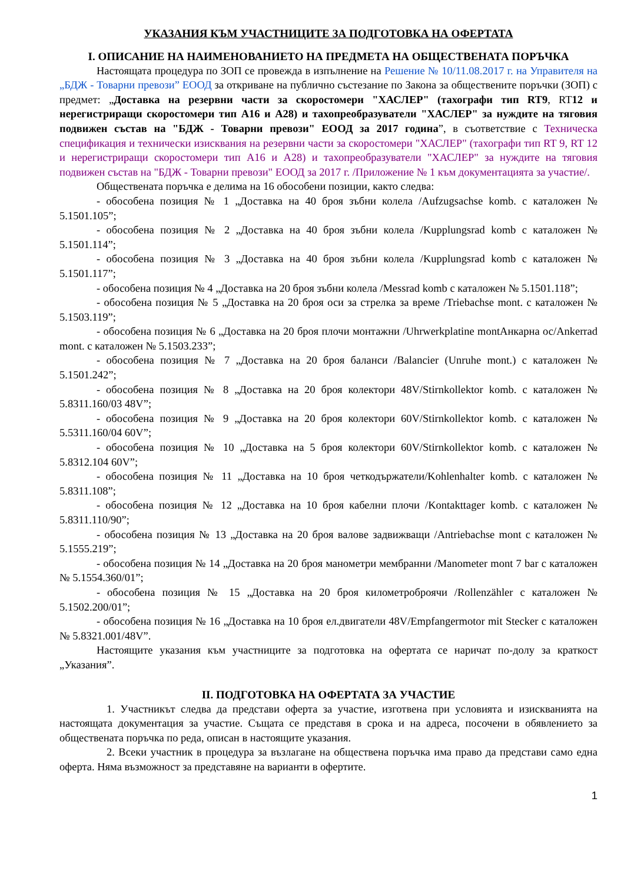УКАЗАНИЯ КЪМ УЧАСТНИЦИТЕ ЗА ПОДГОТОВКА НА ОФЕРТАТА
I. ОПИСАНИЕ НА НАИМЕНОВАНИЕТО НА ПРЕДМЕТА НА ОБЩЕСТВЕНАТА ПОРЪЧКА
Настоящата процедура по ЗОП се провежда в изпълнение на Решение № 10/11.08.2017 г. на Управителя на „БДЖ - Товарни превози” ЕООД за откриване на публично състезание по Закона за обществените поръчки (ЗОП) с предмет: „Доставка на резервни части за скоростомери "ХАСЛЕР" (тахографи тип RT9, RT12 и нерегистриращи скоростомери тип А16 и А28) и тахопреобразуватели "ХАСЛЕР" за нуждите на тяговия подвижен състав на "БДЖ - Товарни превози" ЕООД за 2017 година”, в съответствие с Техническа спецификация и технически изисквания на резервни части за скоростомери "ХАСЛЕР" (тахографи тип RT 9, RT 12 и нерегистриращи скоростомери тип А16 и А28) и тахопреобразуватели "ХАСЛЕР" за нуждите на тяговия подвижен състав на "БДЖ - Товарни превози" ЕООД за 2017 г. /Приложение № 1 към документацията за участие/.
Обществената поръчка е делима на 16 обособени позиции, както следва:
- обособена позиция № 1 „Доставка на 40 броя зъбни колела /Aufzugsachse komb. с каталожен № 5.1501.105”;
- обособена позиция № 2 „Доставка на 40 броя зъбни колела /Kupplungsrad komb с каталожен № 5.1501.114”;
- обособена позиция № 3 „Доставка на 40 броя зъбни колела /Kupplungsrad komb с каталожен № 5.1501.117”;
- обособена позиция № 4 „Доставка на 20 броя зъбни колела /Messrad komb с каталожен № 5.1501.118”;
- обособена позиция № 5 „Доставка на 20 броя оси за стрелка за време /Triebachse mont. с каталожен № 5.1503.119”;
- обособена позиция № 6 „Доставка на 20 броя плочи монтажни /Uhrwerkplatine montАнкарна ос/Ankerrad mont. с каталожен № 5.1503.233”;
- обособена позиция № 7 „Доставка на 20 броя баланси /Balancier (Unruhe mont.) с каталожен № 5.1501.242”;
- обособена позиция № 8 „Доставка на 20 броя колектори 48V/Stirnkollektor komb. с каталожен № 5.8311.160/03 48V”;
- обособена позиция № 9 „Доставка на 20 броя колектори 60V/Stirnkollektor komb. с каталожен № 5.5311.160/04 60V”;
- обособена позиция № 10 „Доставка на 5 броя колектори 60V/Stirnkollektor komb. с каталожен № 5.8312.104 60V”;
- обособена позиция № 11 „Доставка на 10 броя четкодържатели/Kohlenhalter komb. с каталожен № 5.8311.108”;
- обособена позиция № 12 „Доставка на 10 броя кабелни плочи /Kontakttager komb. с каталожен № 5.8311.110/90”;
- обособена позиция № 13 „Доставка на 20 броя валове задвижващи /Antriebachse mont с каталожен № 5.1555.219”;
- обособена позиция № 14 „Доставка на 20 броя манометри мембранни /Manometer mont 7 bar с каталожен № 5.1554.360/01”;
- обособена позиция № 15 „Доставка на 20 броя километроброячи /Rollenzähler с каталожен № 5.1502.200/01”;
- обособена позиция № 16 „Доставка на 10 броя ел.двигатели 48V/Empfangermotor mit Stecker с каталожен № 5.8321.001/48V”.
Настоящите указания към участниците за подготовка на офертата се наричат по-долу за краткост „Указания”.
II. ПОДГОТОВКА НА ОФЕРТАТА ЗА УЧАСТИЕ
1. Участникът следва да представи оферта за участие, изготвена при условията и изискванията на настоящата документация за участие. Същата се представя в срока и на адреса, посочени в обявлението за обществената поръчка по реда, описан в настоящите указания.
2. Всеки участник в процедура за възлагане на обществена поръчка има право да представи само една оферта. Няма възможност за представяне на варианти в офертите.
1